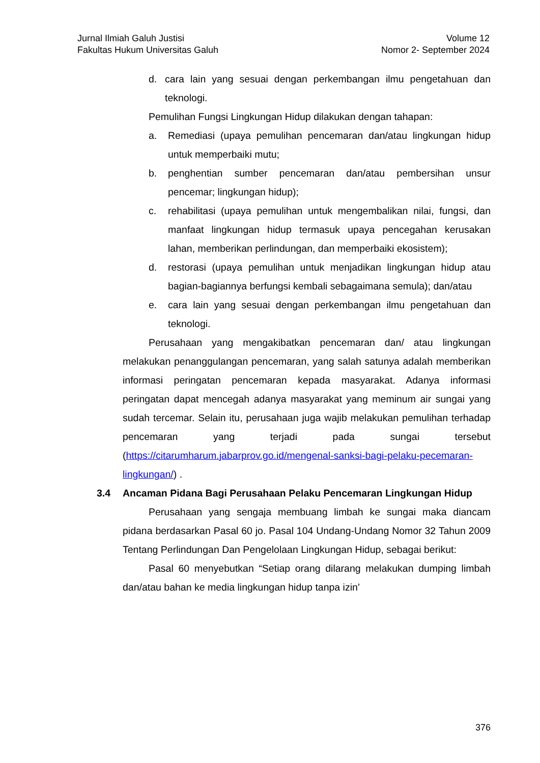Jurnal Ilmiah Galuh Justisi
Fakultas Hukum Universitas Galuh
Volume 12
Nomor 2- September 2024
d. cara lain yang sesuai dengan perkembangan ilmu pengetahuan dan teknologi.
Pemulihan Fungsi Lingkungan Hidup dilakukan dengan tahapan:
a. Remediasi (upaya pemulihan pencemaran dan/atau lingkungan hidup untuk memperbaiki mutu;
b. penghentian sumber pencemaran dan/atau pembersihan unsur pencemar; lingkungan hidup);
c. rehabilitasi (upaya pemulihan untuk mengembalikan nilai, fungsi, dan manfaat lingkungan hidup termasuk upaya pencegahan kerusakan lahan, memberikan perlindungan, dan memperbaiki ekosistem);
d. restorasi (upaya pemulihan untuk menjadikan lingkungan hidup atau bagian-bagiannya berfungsi kembali sebagaimana semula); dan/atau
e. cara lain yang sesuai dengan perkembangan ilmu pengetahuan dan teknologi.
Perusahaan yang mengakibatkan pencemaran dan/ atau lingkungan melakukan penanggulangan pencemaran, yang salah satunya adalah memberikan informasi peringatan pencemaran kepada masyarakat. Adanya informasi peringatan dapat mencegah adanya masyarakat yang meminum air sungai yang sudah tercemar. Selain itu, perusahaan juga wajib melakukan pemulihan terhadap pencemaran yang terjadi pada sungai tersebut (https://citarumharum.jabarprov.go.id/mengenal-sanksi-bagi-pelaku-pecemaran-lingkungan/) .
3.4 Ancaman Pidana Bagi Perusahaan Pelaku Pencemaran Lingkungan Hidup
Perusahaan yang sengaja membuang limbah ke sungai maka diancam pidana berdasarkan Pasal 60 jo. Pasal 104 Undang-Undang Nomor 32 Tahun 2009 Tentang Perlindungan Dan Pengelolaan Lingkungan Hidup, sebagai berikut:
Pasal 60 menyebutkan “Setiap orang dilarang melakukan dumping limbah dan/atau bahan ke media lingkungan hidup tanpa izin’
376